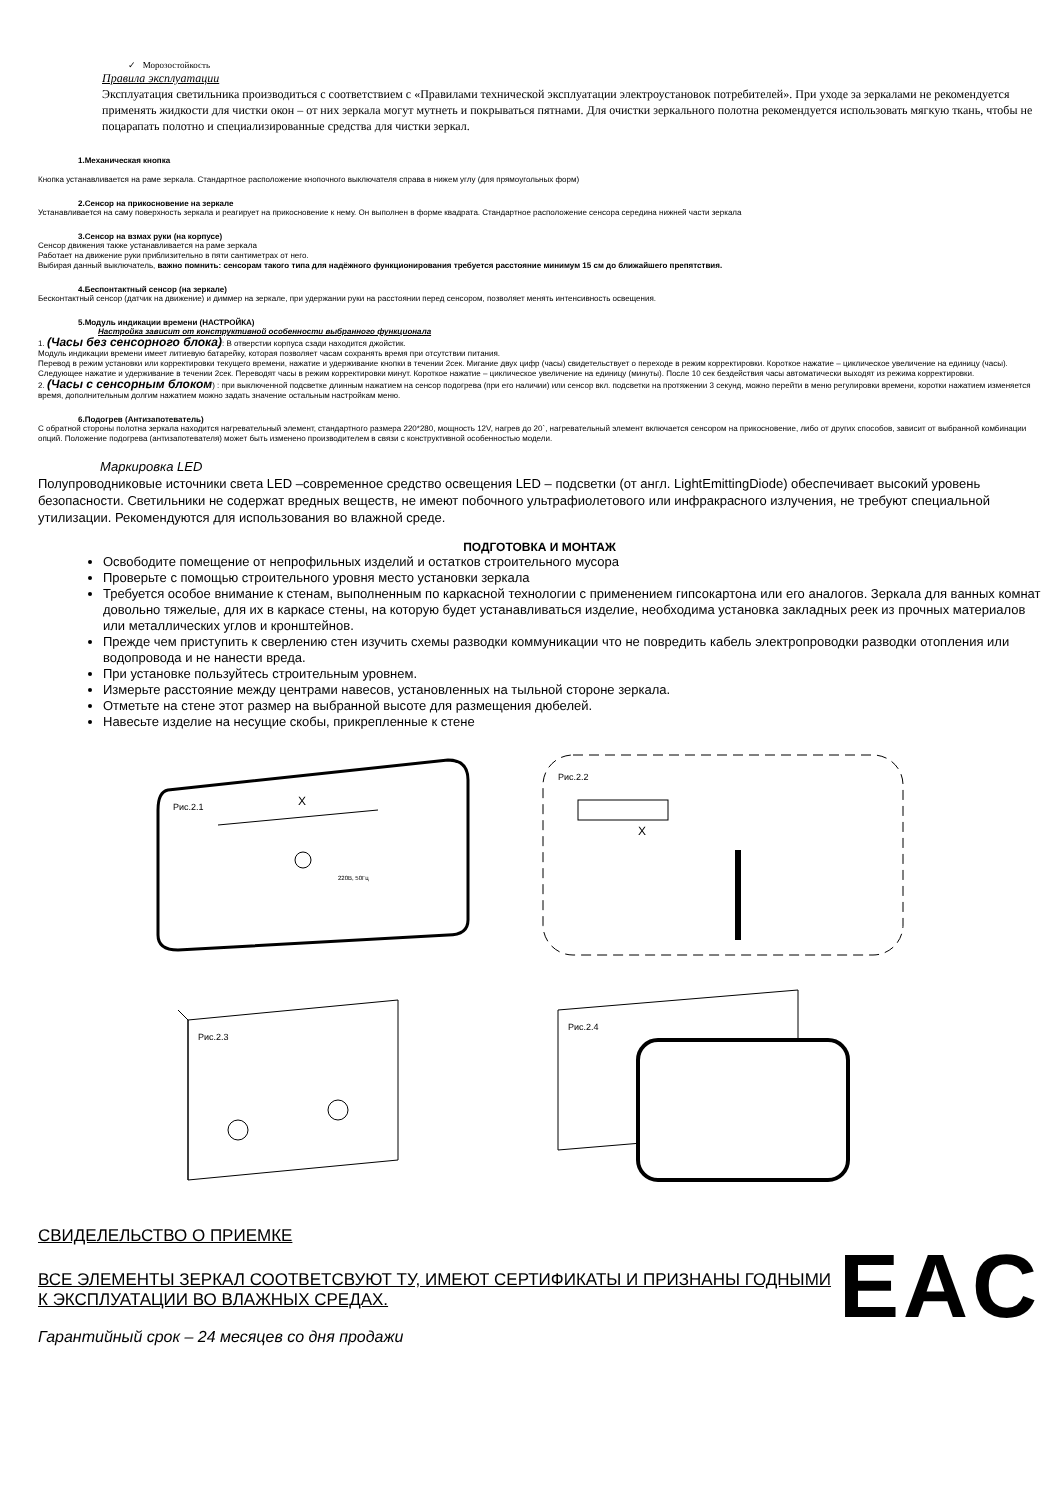✓ Морозостойкость
Правила эксплуатации
Эксплуатация светильника производиться с соответствием с «Правилами технической эксплуатации электроустановок потребителей». При уходе за зеркалами не рекомендуется применять жидкости для чистки окон – от них зеркала могут мутнеть и покрываться пятнами. Для очистки зеркального полотна рекомендуется использовать мягкую ткань, чтобы не поцарапать полотно и специализированные средства для чистки зеркал.
1.Механическая кнопка
Кнопка устанавливается на раме зеркала. Стандартное расположение кнопочного выключателя справа в нижем углу (для прямоугольных форм)
2.Сенсор на прикосновение на зеркале
Устанавливается на саму поверхность зеркала и реагирует на прикосновение к нему. Он выполнен в форме квадрата. Стандартное расположение сенсора середина нижней части зеркала
3.Сенсор на взмах руки (на корпусе)
Сенсор движения также устанавливается на раме зеркала
Работает на движение руки приблизительно в пяти сантиметрах от него.
Выбирая данный выключатель, важно помнить: сенсорам такого типа для надёжного функционирования требуется расстояние минимум 15 см до ближайшего препятствия.
4.Беспонтактный сенсор (на зеркале)
Бесконтактный сенсор (датчик на движение) и диммер на зеркале, при удержании руки на расстоянии перед сенсором, позволяет менять интенсивность освещения.
5.Модуль индикации времени (НАСТРОЙКА)
Настройка зависит от конструктивной особенности выбранного функционала
1. (Часы без сенсорного блока): В отверстии корпуса сзади находится джойстик.
Модуль индикации времени имеет литиевую батарейку, которая позволяет часам сохранять время при отсутствии питания.
Перевод в режим установки или корректировки текущего времени, нажатие и удерживание кнопки в течении 2сек. Мигание двух цифр (часы) свидетельствует о переходе в режим корректировки. Короткое нажатие – циклическое увеличение на единицу (часы).
Следующее нажатие и удерживание в течении 2сек. Переводят часы в режим корректировки минут. Короткое нажатие – циклическое увеличение на единицу (минуты). После 10 сек бездействия часы автоматически выходят из режима корректировки.
2. (Часы с сенсорным блоком) : при выключенной подсветке длинным нажатием на сенсор подогрева (при его наличии) или сенсор вкл. подсветки на протяжении 3 секунд, можно перейти в меню регулировки времени, коротки нажатием изменяется время, дополнительным долгим нажатием можно задать значение остальным настройкам меню.
6.Подогрев (Антизапотеватель)
С обратной стороны полотна зеркала находится нагревательный элемент, стандартного размера 220*280, мощность 12V, нагрев до 20`, нагревательный элемент включается сенсором на прикосновение, либо от других способов, зависит от выбранной комбинации опций. Положение подогрева (антизапотевателя) может быть изменено производителем в связи с конструктивной особенностью модели.
Маркировка LED
Полупроводниковые источники света LED –современное средство освещения LED – подсветки (от англ. LightEmittingDiode) обеспечивает высокий уровень безопасности. Светильники не содержат вредных веществ, не имеют побочного ультрафиолетового или инфракрасного излучения, не требуют специальной утилизации. Рекомендуются для использования во влажной среде.
ПОДГОТОВКА И МОНТАЖ
Освободите помещение от непрофильных изделий и остатков строительного мусора
Проверьте с помощью строительного уровня место установки зеркала
Требуется особое внимание к стенам, выполненным по каркасной технологии с применением гипсокартона или его аналогов. Зеркала для ванных комнат довольно тяжелые, для их в каркасе стены, на которую будет устанавливаться изделие, необходима установка закладных реек из прочных материалов или металлических углов и кронштейнов.
Прежде чем приступить к сверлению стен изучить схемы разводки коммуникации что не повредить кабель электропроводки разводки отопления или водопровода и не нанести вреда.
При установке пользуйтесь строительным уровнем.
Измерьте расстояние между центрами навесов, установленных на тыльной стороне зеркала.
Отметьте на стене этот размер на выбранной высоте для размещения дюбелей.
Навесьте изделие на несущие скобы, прикрепленные к стене
Рис.2.1
X
220В, 50Гц
Рис.2.2
X
Рис.2.3
Рис.2.4
СВИДЕЛЕЛЬСТВО О ПРИЕМКЕ
ВСЕ ЭЛЕМЕНТЫ ЗЕРКАЛ СООТВЕТСВУЮТ ТУ, ИМЕЮТ СЕРТИФИКАТЫ И ПРИЗНАНЫ ГОДНЫМИ К ЭКСПЛУАТАЦИИ ВО ВЛАЖНЫХ СРЕДАХ.
Гарантийный срок – 24 месяцев со дня продажи
EAC